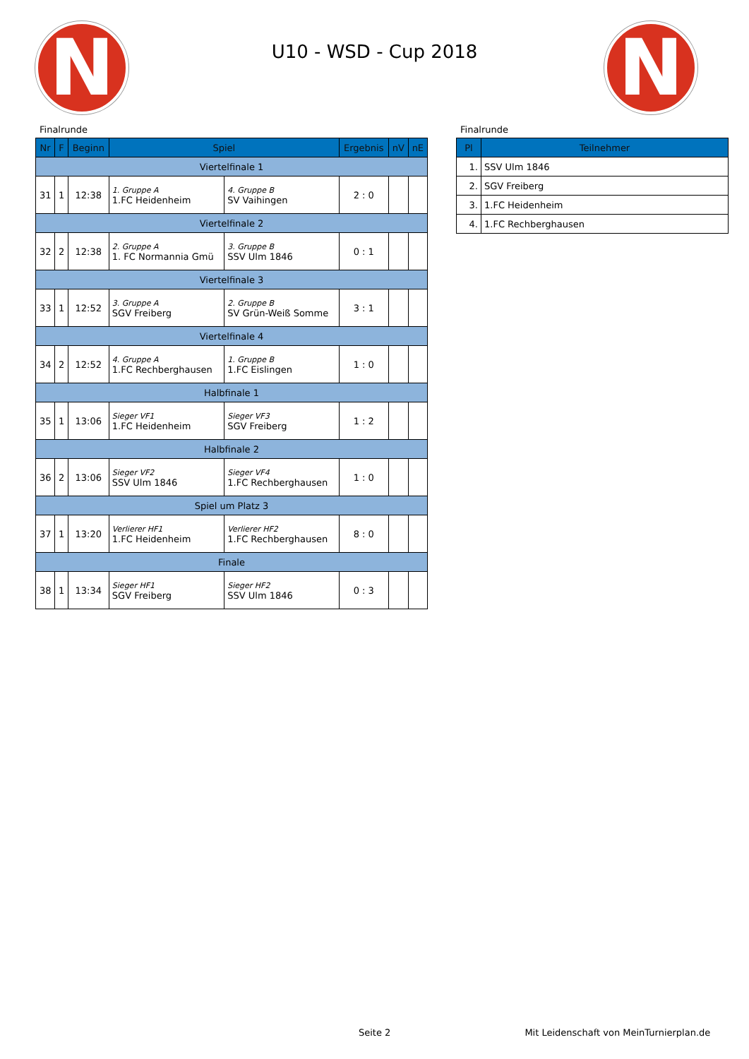N N
U10 - WSD - Cup 2018
Finalrunde
| Nr | F | Beginn | Spiel | | Ergebnis | nV | nE |
| --- | --- | --- | --- | --- | --- | --- | --- |
| Viertelfinale 1 | | | | | | | |
| 31 | 1 | 12:38 | 1. Gruppe A 1.FC Heidenheim | 4. Gruppe B SV Vaihingen | 2 : 0 | | |
| Viertelfinale 2 | | | | | | | |
| 32 | 2 | 12:38 | 2. Gruppe A 1. FC Normannia Gmü | 3. Gruppe B SSV Ulm 1846 | 0 : 1 | | |
| Viertelfinale 3 | | | | | | | |
| 33 | 1 | 12:52 | 3. Gruppe A SGV Freiberg | 2. Gruppe B SV Grün-Weiß Somme | 3 : 1 | | |
| Viertelfinale 4 | | | | | | | |
| 34 | 2 | 12:52 | 4. Gruppe A 1.FC Rechberghausen | 1. Gruppe B 1.FC Eislingen | 1 : 0 | | |
| Halbfinale 1 | | | | | | | |
| 35 | 1 | 13:06 | Sieger VF1 1.FC Heidenheim | Sieger VF3 SGV Freiberg | 1 : 2 | | |
| Halbfinale 2 | | | | | | | |
| 36 | 2 | 13:06 | Sieger VF2 SSV Ulm 1846 | Sieger VF4 1.FC Rechberghausen | 1 : 0 | | |
| Spiel um Platz 3 | | | | | | | |
| 37 | 1 | 13:20 | Verlierer HF1 1.FC Heidenheim | Verlierer HF2 1.FC Rechberghausen | 8 : 0 | | |
| Finale | | | | | | | |
| 38 | 1 | 13:34 | Sieger HF1 SGV Freiberg | Sieger HF2 SSV Ulm 1846 | 0 : 3 | | |
Finalrunde
| Pl | Teilnehmer |
| --- | --- |
| 1. | SSV Ulm 1846 |
| 2. | SGV Freiberg |
| 3. | 1.FC Heidenheim |
| 4. | 1.FC Rechberghausen |
Seite 2 Mit Leidenschaft von MeinTurnierplan.de